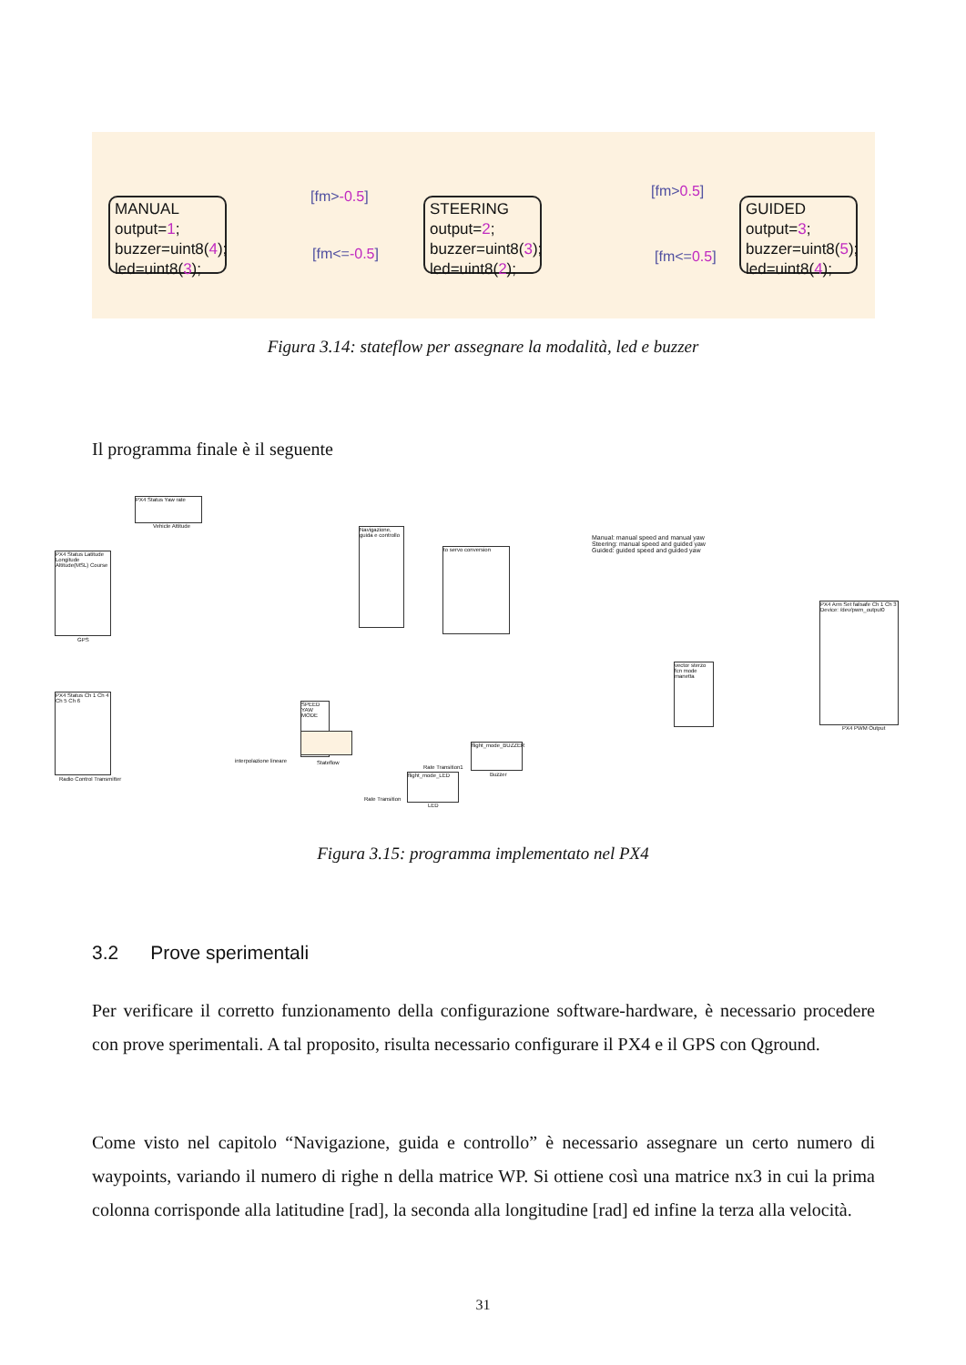MANUAL
output=1;
buzzer=uint8(4);
led=uint8(3);
[fm>-0.5]
[fm<=-0.5]
STEERING
output=2;
buzzer=uint8(3);
led=uint8(2);
[fm>0.5]
[fm<=0.5]
GUIDED
output=3;
buzzer=uint8(5);
led=uint8(4);
Figura 3.14: stateflow per assegnare la modalità, led e buzzer
Il programma finale è il seguente
PX4 Status Yaw rate
Vehicle Attitude
PX4 Status Latitude Longitude Altitude(MSL) Course
GPS
Navigazione, guida e controllo
to servo conversion
Manual: manual speed and manual yaw
Steering: manual speed and guided yaw
Guided: guided speed and guided yaw
PX4 Status Ch 1 Ch 4 Ch 5 Ch 6
Radio Control Transmitter
SPEED YAW MODE
interpolazione lineare Stateflow
vector sterzo fcn mode manetta
PX4 Arm Set failsafe Ch 1 Ch 3 Device: /dev/pwm_output0
PX4 PWM Output
flight_mode_BUZZER
Buzzer
flight_mode_LED
LED
Rate Transition1
Rate Transition
Figura 3.15: programma implementato nel PX4
3.2 Prove sperimentali
Per verificare il corretto funzionamento della configurazione software-hardware, è necessario procedere con prove sperimentali. A tal proposito, risulta necessario configurare il PX4 e il GPS con Qground.
Come visto nel capitolo “Navigazione, guida e controllo” è necessario assegnare un certo numero di waypoints, variando il numero di righe n della matrice WP. Si ottiene così una matrice nx3 in cui la prima colonna corrisponde alla latitudine [rad], la seconda alla longitudine [rad] ed infine la terza alla velocità.
31